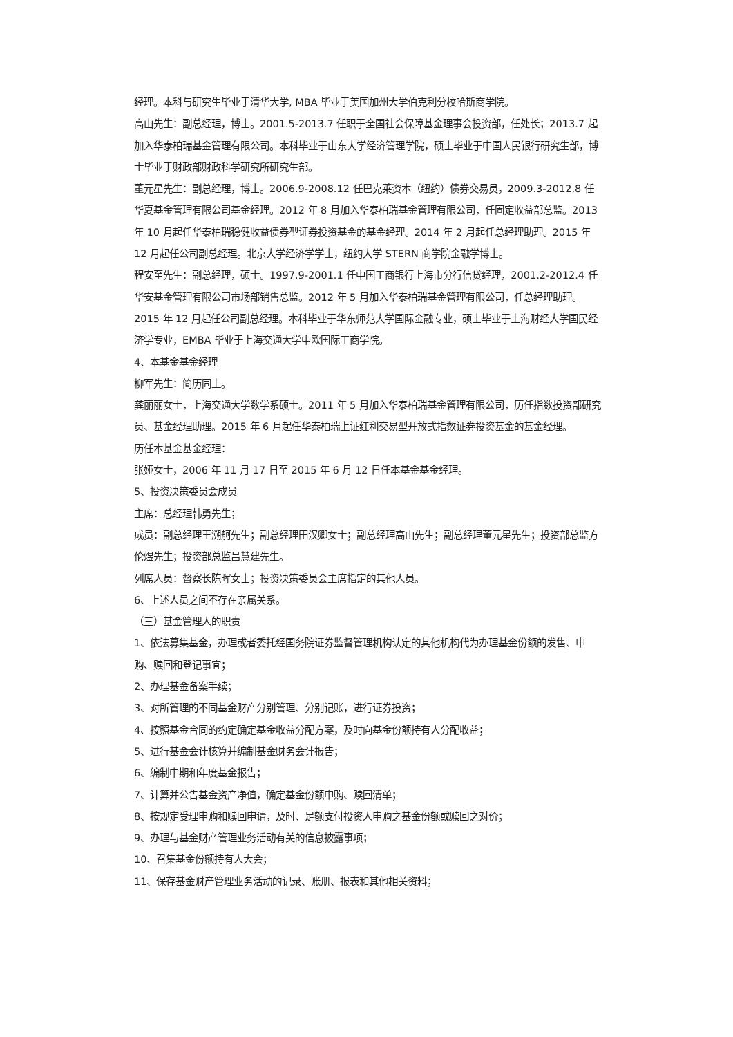经理。本科与研究生毕业于清华大学, MBA 毕业于美国加州大学伯克利分校哈斯商学院。
高山先生：副总经理，博士。2001.5-2013.7 任职于全国社会保障基金理事会投资部，任处长；2013.7 起加入华泰柏瑞基金管理有限公司。本科毕业于山东大学经济管理学院，硕士毕业于中国人民银行研究生部，博士毕业于财政部财政科学研究所研究生部。
董元星先生：副总经理，博士。2006.9-2008.12 任巴克莱资本（纽约）债券交易员，2009.3-2012.8 任华夏基金管理有限公司基金经理。2012 年 8 月加入华泰柏瑞基金管理有限公司，任固定收益部总监。2013 年 10 月起任华泰柏瑞稳健收益债券型证券投资基金的基金经理。2014 年 2 月起任总经理助理。2015 年 12 月起任公司副总经理。北京大学经济学学士，纽约大学 STERN 商学院金融学博士。
程安至先生：副总经理，硕士。1997.9-2001.1 任中国工商银行上海市分行信贷经理，2001.2-2012.4 任华安基金管理有限公司市场部销售总监。2012 年 5 月加入华泰柏瑞基金管理有限公司，任总经理助理。2015 年 12 月起任公司副总经理。本科毕业于华东师范大学国际金融专业，硕士毕业于上海财经大学国民经济学专业，EMBA 毕业于上海交通大学中欧国际工商学院。
4、本基金基金经理
柳军先生：简历同上。
龚丽丽女士，上海交通大学数学系硕士。2011 年 5 月加入华泰柏瑞基金管理有限公司，历任指数投资部研究员、基金经理助理。2015 年 6 月起任华泰柏瑞上证红利交易型开放式指数证券投资基金的基金经理。
历任本基金基金经理：
张娅女士，2006 年 11 月 17 日至 2015 年 6 月 12 日任本基金基金经理。
5、投资决策委员会成员
主席：总经理韩勇先生；
成员：副总经理王溯舸先生；副总经理田汉卿女士；副总经理高山先生；副总经理董元星先生；投资部总监方伦煜先生；投资部总监吕慧建先生。
列席人员：督察长陈晖女士；投资决策委员会主席指定的其他人员。
6、上述人员之间不存在亲属关系。
（三）基金管理人的职责
1、依法募集基金，办理或者委托经国务院证券监督管理机构认定的其他机构代为办理基金份额的发售、申购、赎回和登记事宜；
2、办理基金备案手续；
3、对所管理的不同基金财产分别管理、分别记账，进行证券投资；
4、按照基金合同的约定确定基金收益分配方案，及时向基金份额持有人分配收益；
5、进行基金会计核算并编制基金财务会计报告；
6、编制中期和年度基金报告；
7、计算并公告基金资产净值，确定基金份额申购、赎回清单；
8、按规定受理申购和赎回申请，及时、足额支付投资人申购之基金份额或赎回之对价；
9、办理与基金财产管理业务活动有关的信息披露事项；
10、召集基金份额持有人大会；
11、保存基金财产管理业务活动的记录、账册、报表和其他相关资料；